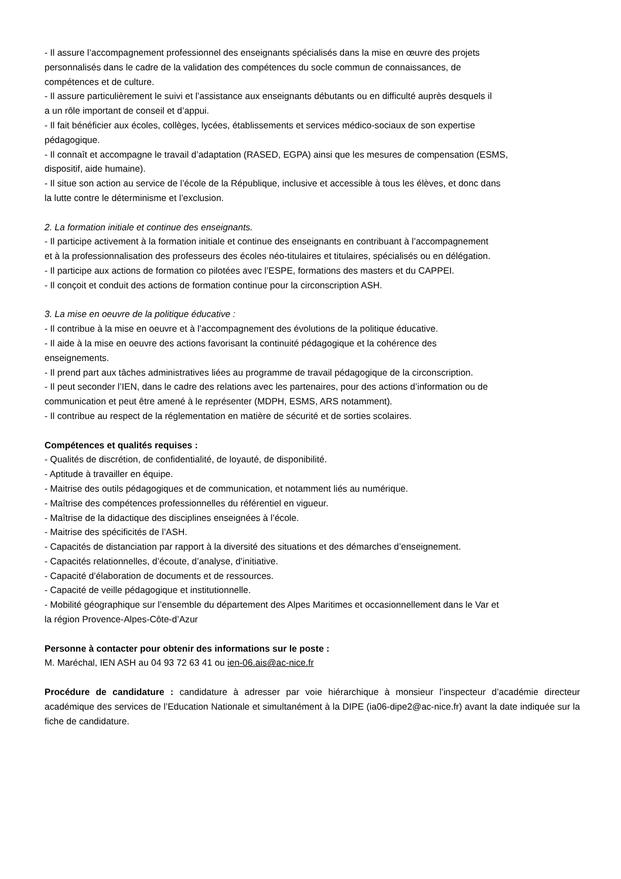- Il assure l’accompagnement professionnel des enseignants spécialisés dans la mise en œuvre des projets
personnalisés dans le cadre de la validation des compétences du socle commun de connaissances, de
compétences et de culture.
- Il assure particulièrement le suivi et l’assistance aux enseignants débutants ou en difficulté auprès desquels il
a un rôle important de conseil et d’appui.
- Il fait bénéficier aux écoles, collèges, lycées, établissements et services médico-sociaux de son expertise
pédagogique.
- Il connaît et accompagne le travail d’adaptation (RASED, EGPA) ainsi que les mesures de compensation (ESMS,
dispositif, aide humaine).
- Il situe son action au service de l’école de la République, inclusive et accessible à tous les élèves, et donc dans
la lutte contre le déterminisme et l’exclusion.
2. La formation initiale et continue des enseignants.
- Il participe activement à la formation initiale et continue des enseignants en contribuant à l’accompagnement
et à la professionnalisation des professeurs des écoles néo-titulaires et titulaires, spécialisés ou en délégation.
- Il participe aux actions de formation co pilotées avec l’ESPE, formations des masters et du CAPPEI.
- Il conçoit et conduit des actions de formation continue pour la circonscription ASH.
3. La mise en oeuvre de la politique éducative :
- Il contribue à la mise en oeuvre et à l’accompagnement des évolutions de la politique éducative.
- Il aide à la mise en oeuvre des actions favorisant la continuité pédagogique et la cohérence des
enseignements.
- Il prend part aux tâches administratives liées au programme de travail pédagogique de la circonscription.
- Il peut seconder l’IEN, dans le cadre des relations avec les partenaires, pour des actions d’information ou de
communication et peut être amené à le représenter (MDPH, ESMS, ARS notamment).
- Il contribue au respect de la réglementation en matière de sécurité et de sorties scolaires.
Compétences et qualités requises :
- Qualités de discrétion, de confidentialité, de loyauté, de disponibilité.
- Aptitude à travailler en équipe.
- Maitrise des outils pédagogiques et de communication, et notamment liés au numérique.
- Maîtrise des compétences professionnelles du référentiel en vigueur.
- Maîtrise de la didactique des disciplines enseignées à l’école.
- Maitrise des spécificités de l’ASH.
- Capacités de distanciation par rapport à la diversité des situations et des démarches d’enseignement.
- Capacités relationnelles, d’écoute, d’analyse, d’initiative.
- Capacité d’élaboration de documents et de ressources.
- Capacité de veille pédagogique et institutionnelle.
- Mobilité géographique sur l’ensemble du département des Alpes Maritimes et occasionnellement dans le Var et
la région Provence-Alpes-Côte-d’Azur
Personne à contacter pour obtenir des informations sur le poste :
M. Maréchal, IEN ASH au 04 93 72 63 41 ou ien-06.ais@ac-nice.fr
Procédure de candidature : candidature à adresser par voie hiérarchique à monsieur l’inspecteur d’académie directeur académique des services de l’Education Nationale et simultanément à la DIPE (ia06-dipe2@ac-nice.fr) avant la date indiquée sur la fiche de candidature.